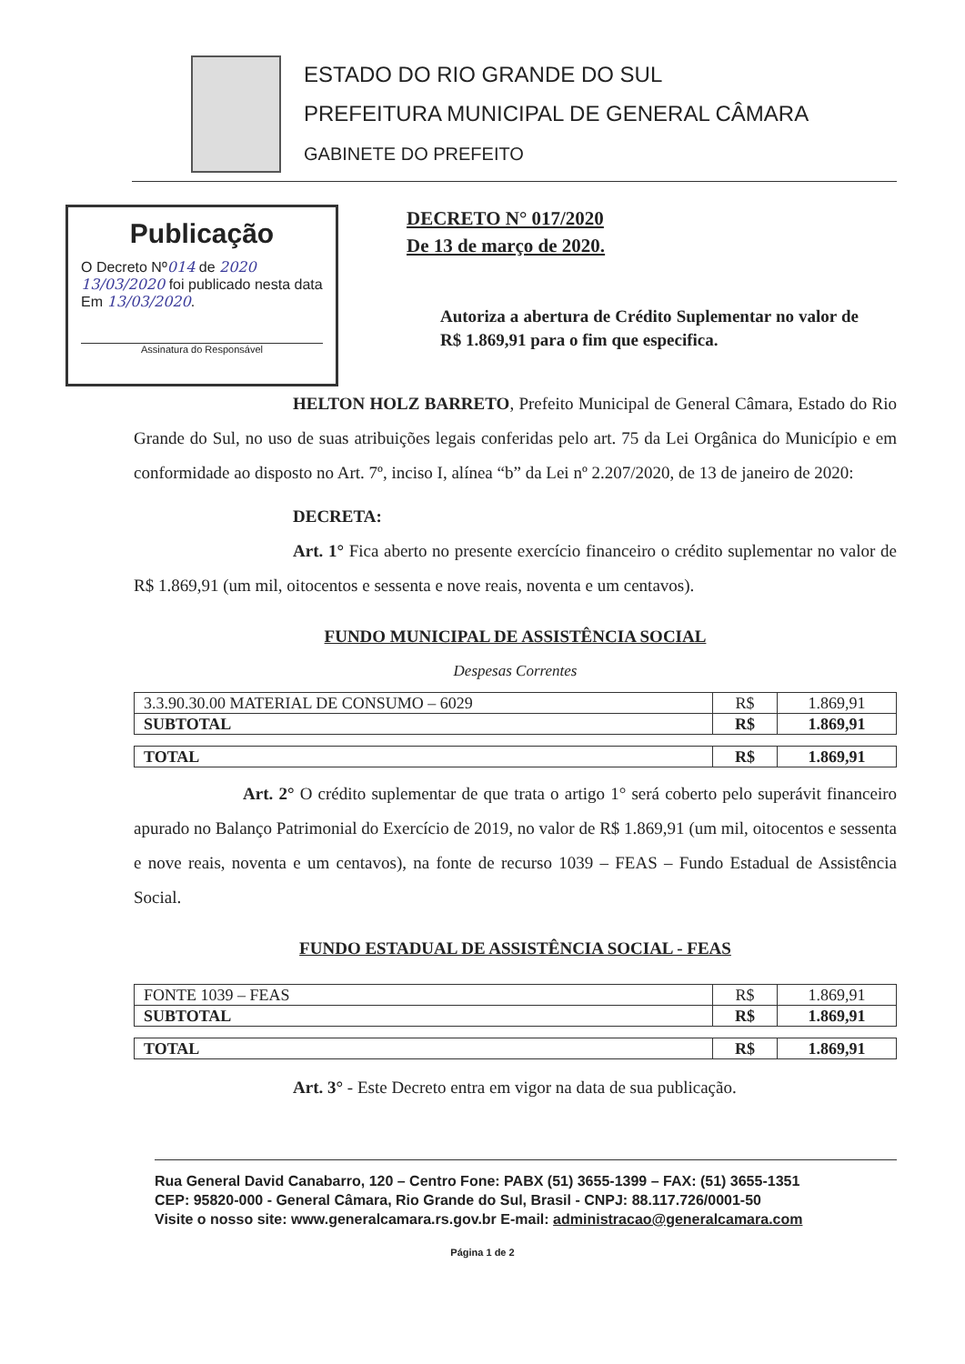ESTADO DO RIO GRANDE DO SUL
PREFEITURA MUNICIPAL DE GENERAL CÂMARA
GABINETE DO PREFEITO
Publicação
O Decreto Nº014 de 2020
13/03/2020 foi publicado nesta data Em 13/03/2020.
Assinatura do Responsável
DECRETO N° 017/2020
De 13 de março de 2020.
Autoriza a abertura de Crédito Suplementar no valor de R$ 1.869,91 para o fim que especifica.
HELTON HOLZ BARRETO, Prefeito Municipal de General Câmara, Estado do Rio Grande do Sul, no uso de suas atribuições legais conferidas pelo art. 75 da Lei Orgânica do Município e em conformidade ao disposto no Art. 7º, inciso I, alínea “b” da Lei nº 2.207/2020, de 13 de janeiro de 2020:
DECRETA:
Art. 1° Fica aberto no presente exercício financeiro o crédito suplementar no valor de R$ 1.869,91 (um mil, oitocentos e sessenta e nove reais, noventa e um centavos).
FUNDO MUNICIPAL DE ASSISTÊNCIA SOCIAL
Despesas Correntes
| 3.3.90.30.00 MATERIAL DE CONSUMO – 6029 | R$ | 1.869,91 |
| SUBTOTAL | R$ | 1.869,91 |
| TOTAL | R$ | 1.869,91 |
Art. 2° O crédito suplementar de que trata o artigo 1° será coberto pelo superávit financeiro apurado no Balanço Patrimonial do Exercício de 2019, no valor de R$ 1.869,91 (um mil, oitocentos e sessenta e nove reais, noventa e um centavos), na fonte de recurso 1039 – FEAS – Fundo Estadual de Assistência Social.
FUNDO ESTADUAL DE ASSISTÊNCIA SOCIAL - FEAS
| FONTE 1039 – FEAS | R$ | 1.869,91 |
| SUBTOTAL | R$ | 1.869,91 |
| TOTAL | R$ | 1.869,91 |
Art. 3° - Este Decreto entra em vigor na data de sua publicação.
Rua General David Canabarro, 120 – Centro Fone: PABX (51) 3655-1399 – FAX: (51) 3655-1351
CEP: 95820-000 - General Câmara, Rio Grande do Sul, Brasil - CNPJ: 88.117.726/0001-50
Visite o nosso site: www.generalcamara.rs.gov.br E-mail: administracao@generalcamara.com
Página 1 de 2